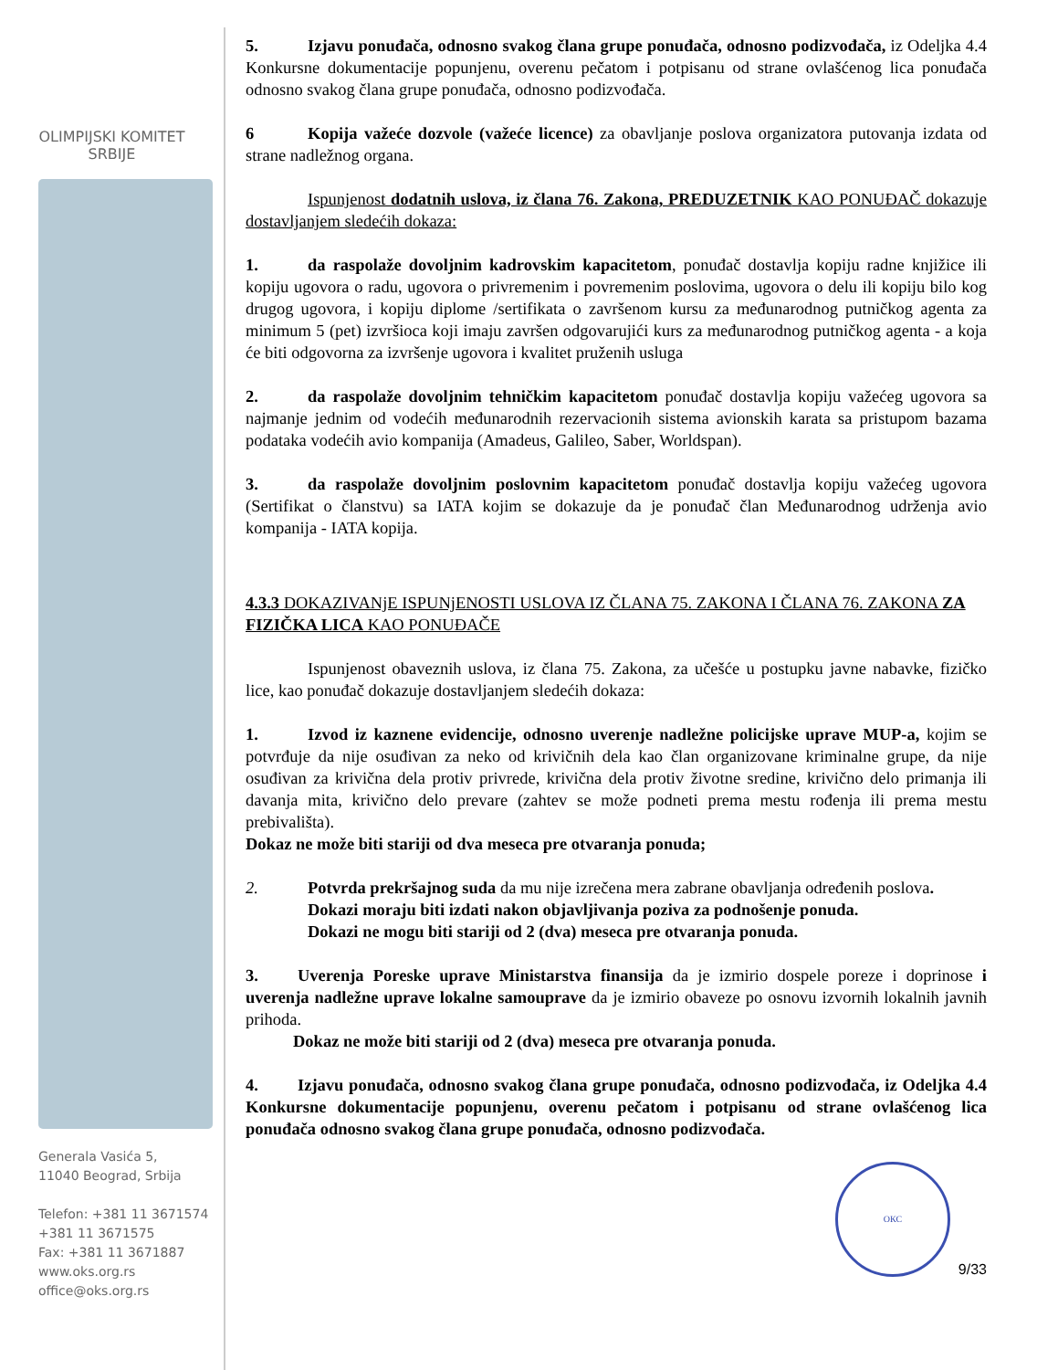OLIMPIJSKI KOMITET
SRBIJE
Generala Vasića 5,
11040 Beograd, Srbija
Telefon: +381 11 3671574
+381 11 3671575
Fax: +381 11 3671887
www.oks.org.rs
office@oks.org.rs
5. Izjavu ponuđača, odnosno svakog člana grupe ponuđača, odnosno podizvođača, iz Odeljka 4.4 Konkursne dokumentacije popunjenu, overenu pečatom i potpisanu od strane ovlašćenog lica ponuđača odnosno svakog člana grupe ponuđača, odnosno podizvođača.
6 Kopija važeće dozvole (važeće licence) za obavljanje poslova organizatora putovanja izdata od strane nadležnog organa.
Ispunjenost dodatnih uslova, iz člana 76. Zakona, PREDUZETNIK KAO PONUĐAČ dokazuje dostavljanjem sledećih dokaza:
1. da raspolaže dovoljnim kadrovskim kapacitetom, ponuđač dostavlja kopiju radne knjižice ili kopiju ugovora o radu, ugovora o privremenim i povremenim poslovima, ugovora o delu ili kopiju bilo kog drugog ugovora, i kopiju diplome /sertifikata o završenom kursu za međunarodnog putničkog agenta za minimum 5 (pet) izvršioca koji imaju završen odgovarujići kurs za međunarodnog putničkog agenta - a koja će biti odgovorna za izvršenje ugovora i kvalitet pruženih usluga
2. da raspolaže dovoljnim tehničkim kapacitetom ponuđač dostavlja kopiju važećeg ugovora sa najmanje jednim od vodećih međunarodnih rezervacionih sistema avionskih karata sa pristupom bazama podataka vodećih avio kompanija (Amadeus, Galileo, Saber, Worldspan).
3. da raspolaže dovoljnim poslovnim kapacitetom ponuđač dostavlja kopiju važećeg ugovora (Sertifikat o članstvu) sa IATA kojim se dokazuje da je ponuđač član Međunarodnog udrženja avio kompanija - IATA kopija.
4.3.3 DOKAZIVANjE ISPUNjENOSTI USLOVA IZ ČLANA 75. ZAKONA I ČLANA 76. ZAKONA ZA FIZIČKA LICA KAO PONUĐAČE
Ispunjenost obaveznih uslova, iz člana 75. Zakona, za učešće u postupku javne nabavke, fizičko lice, kao ponuđač dokazuje dostavljanjem sledećih dokaza:
1. Izvod iz kaznene evidencije, odnosno uverenje nadležne policijske uprave MUP-a, kojim se potvrđuje da nije osuđivan za neko od krivičnih dela kao član organizovane kriminalne grupe, da nije osuđivan za krivična dela protiv privrede, krivična dela protiv životne sredine, krivično delo primanja ili davanja mita, krivično delo prevare (zahtev se može podneti prema mestu rođenja ili prema mestu prebivališta).
Dokaz ne može biti stariji od dva meseca pre otvaranja ponuda;
2. Potvrda prekršajnog suda da mu nije izrečena mera zabrane obavljanja određenih poslova.
Dokazi moraju biti izdati nakon objavljivanja poziva za podnošenje ponuda.
Dokazi ne mogu biti stariji od 2 (dva) meseca pre otvaranja ponuda.
3. Uverenja Poreske uprave Ministarstva finansija da je izmirio dospele poreze i doprinose i uverenja nadležne uprave lokalne samouprave da je izmirio obaveze po osnovu izvornih lokalnih javnih prihoda.
Dokaz ne može biti stariji od 2 (dva) meseca pre otvaranja ponuda.
4. Izjavu ponuđača, odnosno svakog člana grupe ponuđača, odnosno podizvođača, iz Odeljka 4.4 Konkursne dokumentacije popunjenu, overenu pečatom i potpisanu od strane ovlašćenog lica ponuđača odnosno svakog člana grupe ponuđača, odnosno podizvođača.
ОКС
9/33